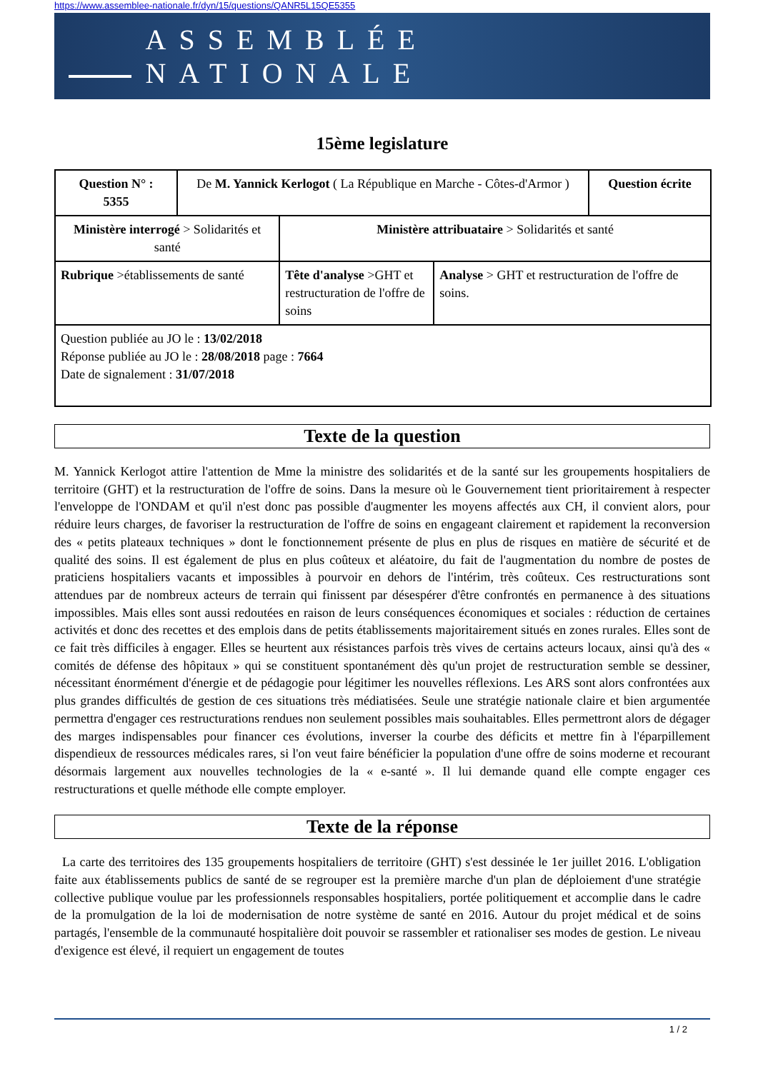https://www.assemblee-nationale.fr/dyn/15/questions/QANR5L15QE5355
ASSEMBLÉE NATIONALE
15ème legislature
| Question N° : 5355 | De M. Yannick Kerlogot ( La République en Marche - Côtes-d'Armor ) | | | Question écrite |
| Ministère interrogé > Solidarités et santé | | Ministère attribuataire > Solidarités et santé | | |
| Rubrique >établissements de santé | | Tête d'analyse >GHT et restructuration de l'offre de soins | Analyse > GHT et restructuration de l'offre de soins. | |
| Question publiée au JO le : 13/02/2018 Réponse publiée au JO le : 28/08/2018 page : 7664 Date de signalement : 31/07/2018 | | | | |
Texte de la question
M. Yannick Kerlogot attire l'attention de Mme la ministre des solidarités et de la santé sur les groupements hospitaliers de territoire (GHT) et la restructuration de l'offre de soins. Dans la mesure où le Gouvernement tient prioritairement à respecter l'enveloppe de l'ONDAM et qu'il n'est donc pas possible d'augmenter les moyens affectés aux CH, il convient alors, pour réduire leurs charges, de favoriser la restructuration de l'offre de soins en engageant clairement et rapidement la reconversion des « petits plateaux techniques » dont le fonctionnement présente de plus en plus de risques en matière de sécurité et de qualité des soins. Il est également de plus en plus coûteux et aléatoire, du fait de l'augmentation du nombre de postes de praticiens hospitaliers vacants et impossibles à pourvoir en dehors de l'intérim, très coûteux. Ces restructurations sont attendues par de nombreux acteurs de terrain qui finissent par désespérer d'être confrontés en permanence à des situations impossibles. Mais elles sont aussi redoutées en raison de leurs conséquences économiques et sociales : réduction de certaines activités et donc des recettes et des emplois dans de petits établissements majoritairement situés en zones rurales. Elles sont de ce fait très difficiles à engager. Elles se heurtent aux résistances parfois très vives de certains acteurs locaux, ainsi qu'à des « comités de défense des hôpitaux » qui se constituent spontanément dès qu'un projet de restructuration semble se dessiner, nécessitant énormément d'énergie et de pédagogie pour légitimer les nouvelles réflexions. Les ARS sont alors confrontées aux plus grandes difficultés de gestion de ces situations très médiatisées. Seule une stratégie nationale claire et bien argumentée permettra d'engager ces restructurations rendues non seulement possibles mais souhaitables. Elles permettront alors de dégager des marges indispensables pour financer ces évolutions, inverser la courbe des déficits et mettre fin à l'éparpillement dispendieux de ressources médicales rares, si l'on veut faire bénéficier la population d'une offre de soins moderne et recourant désormais largement aux nouvelles technologies de la « e-santé ». Il lui demande quand elle compte engager ces restructurations et quelle méthode elle compte employer.
Texte de la réponse
La carte des territoires des 135 groupements hospitaliers de territoire (GHT) s'est dessinée le 1er juillet 2016. L'obligation faite aux établissements publics de santé de se regrouper est la première marche d'un plan de déploiement d'une stratégie collective publique voulue par les professionnels responsables hospitaliers, portée politiquement et accomplie dans le cadre de la promulgation de la loi de modernisation de notre système de santé en 2016. Autour du projet médical et de soins partagés, l'ensemble de la communauté hospitalière doit pouvoir se rassembler et rationaliser ses modes de gestion. Le niveau d'exigence est élevé, il requiert un engagement de toutes
1 / 2